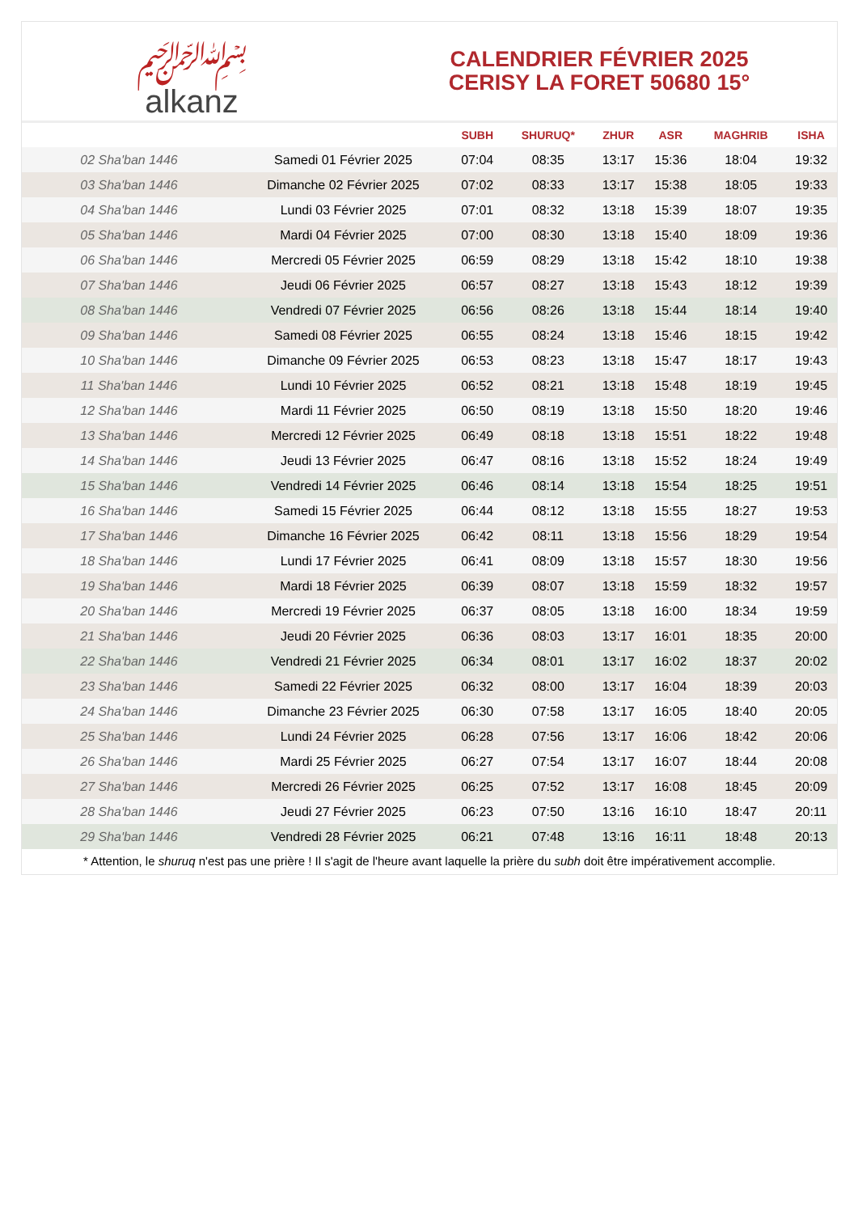﷽
alkanz
CALENDRIER FÉVRIER 2025
CERISY LA FORET 50680 15°
| | | SUBH | SHURUQ* | ZHUR | ASR | MAGHRIB | ISHA |
| --- | --- | --- | --- | --- | --- | --- | --- |
| 02 Sha'ban 1446 | Samedi 01 Février 2025 | 07:04 | 08:35 | 13:17 | 15:36 | 18:04 | 19:32 |
| 03 Sha'ban 1446 | Dimanche 02 Février 2025 | 07:02 | 08:33 | 13:17 | 15:38 | 18:05 | 19:33 |
| 04 Sha'ban 1446 | Lundi 03 Février 2025 | 07:01 | 08:32 | 13:18 | 15:39 | 18:07 | 19:35 |
| 05 Sha'ban 1446 | Mardi 04 Février 2025 | 07:00 | 08:30 | 13:18 | 15:40 | 18:09 | 19:36 |
| 06 Sha'ban 1446 | Mercredi 05 Février 2025 | 06:59 | 08:29 | 13:18 | 15:42 | 18:10 | 19:38 |
| 07 Sha'ban 1446 | Jeudi 06 Février 2025 | 06:57 | 08:27 | 13:18 | 15:43 | 18:12 | 19:39 |
| 08 Sha'ban 1446 | Vendredi 07 Février 2025 | 06:56 | 08:26 | 13:18 | 15:44 | 18:14 | 19:40 |
| 09 Sha'ban 1446 | Samedi 08 Février 2025 | 06:55 | 08:24 | 13:18 | 15:46 | 18:15 | 19:42 |
| 10 Sha'ban 1446 | Dimanche 09 Février 2025 | 06:53 | 08:23 | 13:18 | 15:47 | 18:17 | 19:43 |
| 11 Sha'ban 1446 | Lundi 10 Février 2025 | 06:52 | 08:21 | 13:18 | 15:48 | 18:19 | 19:45 |
| 12 Sha'ban 1446 | Mardi 11 Février 2025 | 06:50 | 08:19 | 13:18 | 15:50 | 18:20 | 19:46 |
| 13 Sha'ban 1446 | Mercredi 12 Février 2025 | 06:49 | 08:18 | 13:18 | 15:51 | 18:22 | 19:48 |
| 14 Sha'ban 1446 | Jeudi 13 Février 2025 | 06:47 | 08:16 | 13:18 | 15:52 | 18:24 | 19:49 |
| 15 Sha'ban 1446 | Vendredi 14 Février 2025 | 06:46 | 08:14 | 13:18 | 15:54 | 18:25 | 19:51 |
| 16 Sha'ban 1446 | Samedi 15 Février 2025 | 06:44 | 08:12 | 13:18 | 15:55 | 18:27 | 19:53 |
| 17 Sha'ban 1446 | Dimanche 16 Février 2025 | 06:42 | 08:11 | 13:18 | 15:56 | 18:29 | 19:54 |
| 18 Sha'ban 1446 | Lundi 17 Février 2025 | 06:41 | 08:09 | 13:18 | 15:57 | 18:30 | 19:56 |
| 19 Sha'ban 1446 | Mardi 18 Février 2025 | 06:39 | 08:07 | 13:18 | 15:59 | 18:32 | 19:57 |
| 20 Sha'ban 1446 | Mercredi 19 Février 2025 | 06:37 | 08:05 | 13:18 | 16:00 | 18:34 | 19:59 |
| 21 Sha'ban 1446 | Jeudi 20 Février 2025 | 06:36 | 08:03 | 13:17 | 16:01 | 18:35 | 20:00 |
| 22 Sha'ban 1446 | Vendredi 21 Février 2025 | 06:34 | 08:01 | 13:17 | 16:02 | 18:37 | 20:02 |
| 23 Sha'ban 1446 | Samedi 22 Février 2025 | 06:32 | 08:00 | 13:17 | 16:04 | 18:39 | 20:03 |
| 24 Sha'ban 1446 | Dimanche 23 Février 2025 | 06:30 | 07:58 | 13:17 | 16:05 | 18:40 | 20:05 |
| 25 Sha'ban 1446 | Lundi 24 Février 2025 | 06:28 | 07:56 | 13:17 | 16:06 | 18:42 | 20:06 |
| 26 Sha'ban 1446 | Mardi 25 Février 2025 | 06:27 | 07:54 | 13:17 | 16:07 | 18:44 | 20:08 |
| 27 Sha'ban 1446 | Mercredi 26 Février 2025 | 06:25 | 07:52 | 13:17 | 16:08 | 18:45 | 20:09 |
| 28 Sha'ban 1446 | Jeudi 27 Février 2025 | 06:23 | 07:50 | 13:16 | 16:10 | 18:47 | 20:11 |
| 29 Sha'ban 1446 | Vendredi 28 Février 2025 | 06:21 | 07:48 | 13:16 | 16:11 | 18:48 | 20:13 |
* Attention, le shuruq n'est pas une prière ! Il s'agit de l'heure avant laquelle la prière du subh doit être impérativement accomplie.